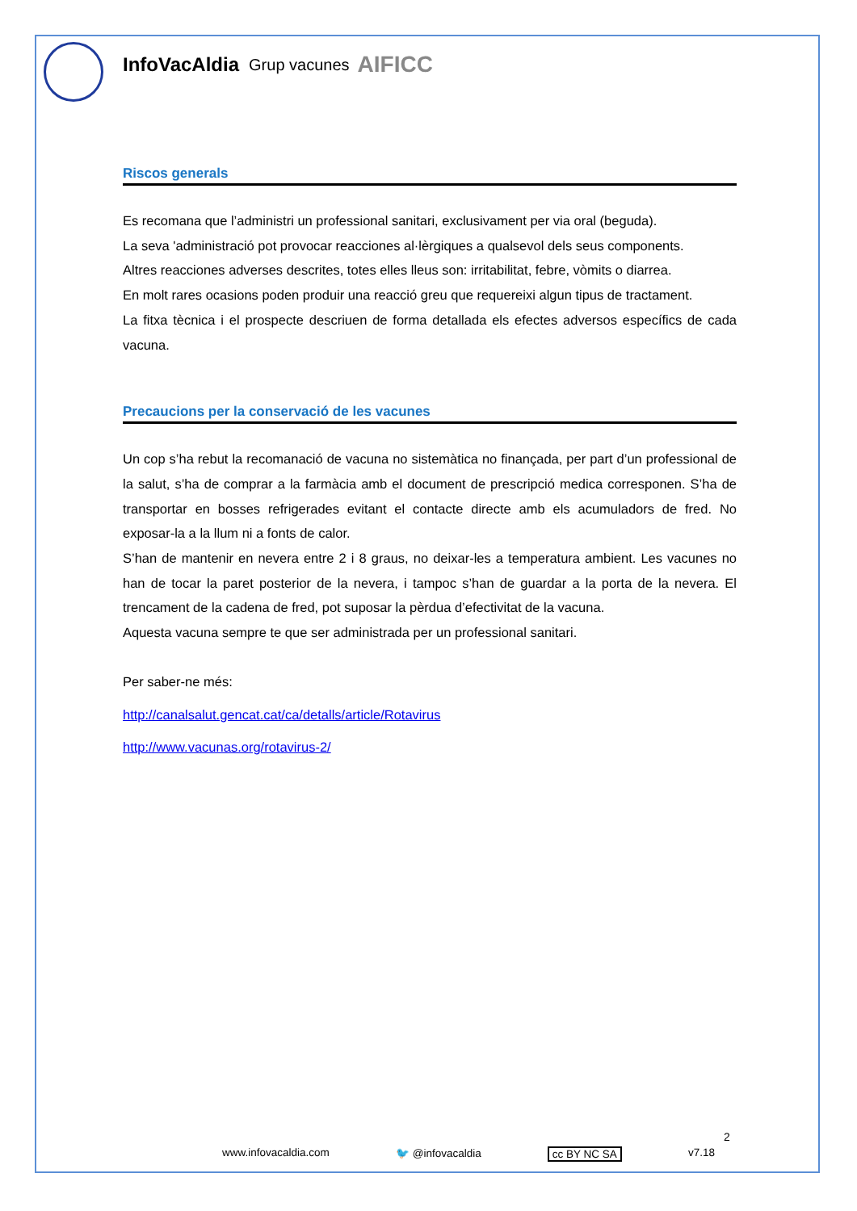InfoVacAldia
Grup vacunes AIFICC
Riscos generals
Es recomana que l’administri un professional sanitari, exclusivament per via oral (beguda).
La seva 'administració pot provocar reacciones al·lèrgiques a qualsevol dels seus components.
Altres reacciones adverses descrites, totes elles lleus son: irritabilitat, febre, vòmits o diarrea.
En molt rares ocasions poden produir una reacció greu que requereixi algun tipus de tractament.
La fitxa tècnica i el prospecte descriuen de forma detallada els efectes adversos específics de cada vacuna.
Precaucions per la conservació de les vacunes
Un cop s’ha rebut la recomanació de vacuna no sistemàtica no finançada, per part d’un professional de la salut, s’ha de comprar a la farmàcia amb el document de prescripció medica corresponen. S’ha de transportar en bosses refrigerades evitant el contacte directe amb els acumuladors de fred. No exposar-la a la llum ni a fonts de calor.
S’han de mantenir en nevera entre 2 i 8 graus, no deixar-les a temperatura ambient. Les vacunes no han de tocar la paret posterior de la nevera, i tampoc s’han de guardar a la porta de la nevera. El trencament de la cadena de fred, pot suposar la pèrdua d’efectivitat de la vacuna.
Aquesta vacuna sempre te que ser administrada per un professional sanitari.
Per saber-ne més:
http://canalsalut.gencat.cat/ca/detalls/article/Rotavirus
http://www.vacunas.org/rotavirus-2/
2
www.infovacaldia.com 🐦 @infovacaldia cc BY NC SA v7.18